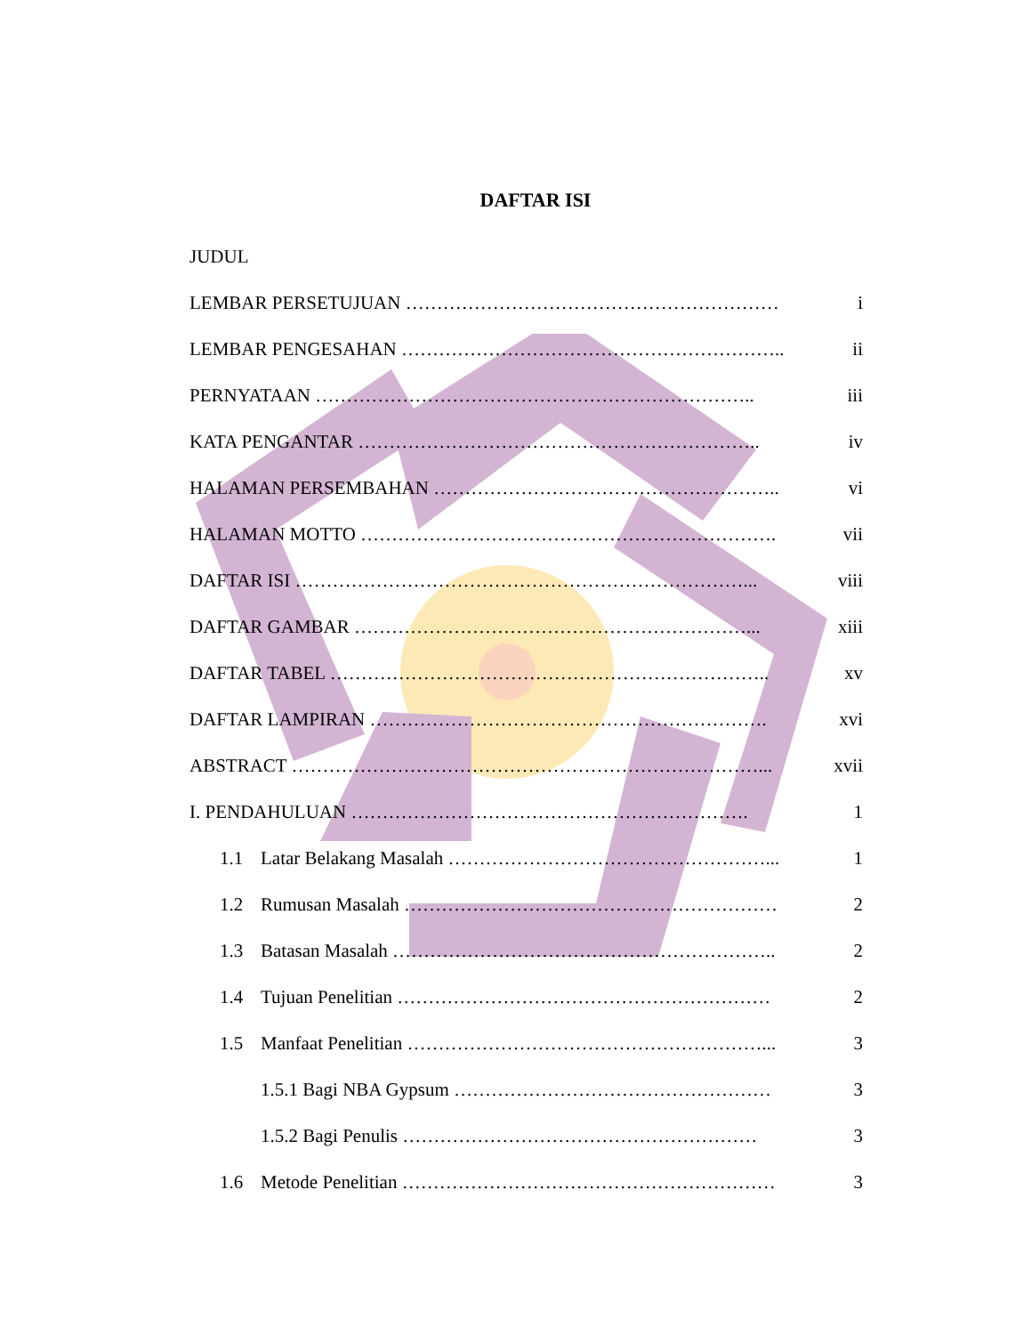DAFTAR ISI
JUDUL
LEMBAR PERSETUJUAN …………………………………………………… i
LEMBAR PENGESAHAN …………………………………………………….. ii
PERNYATAAN …………………………………………………………….. iii
KATA PENGANTAR ……………………………………………………….. iv
HALAMAN PERSEMBAHAN ……………………………………………….. vi
HALAMAN MOTTO …………………………………………………………. vii
DAFTAR ISI ………………………………………………………………... viii
DAFTAR GAMBAR ………………………………………………………... xiii
DAFTAR TABEL …………………………………………………………….. xv
DAFTAR LAMPIRAN ………………………………………………………. xvi
ABSTRACT …………………………………………………………………... xvii
I. PENDAHULUAN ………………………………………………………. 1
1.1 Latar Belakang Masalah ……………………………………………... 1
1.2 Rumusan Masalah …………………………………………………… 2
1.3 Batasan Masalah …………………………………………………….. 2
1.4 Tujuan Penelitian …………………………………………………… 2
1.5 Manfaat Penelitian …………………………………………………... 3
1.5.1 Bagi NBA Gypsum …………………………………………… 3
1.5.2 Bagi Penulis ………………………………………………… 3
1.6 Metode Penelitian …………………………………………………… 3